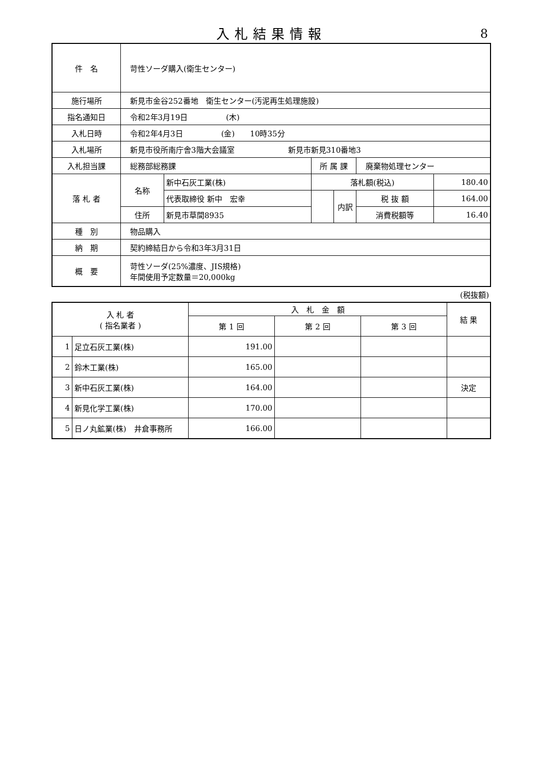入札結果情報
8
| 件 名 | 苛性ソーダ購入(衛生センター) | | | | | |
| 施行場所 | 新見市金谷252番地 衛生センター(汚泥再生処理施設) | | | | | |
| 指名通知日 | 令和2年3月19日 (木) | | | | | |
| 入札日時 | 令和2年4月3日 (金) 10時35分 | | | | | |
| 入札場所 | 新見市役所南庁舎3階大会議室 新見市新見310番地3 | | | | | |
| 入札担当課 | 総務部総務課 | | 所 属 課 | | 廃棄物処理センター | |
| 落 札 者 | 名称 | 新中石灰工業(株) | 落札額(税込) | | | 180.40 |
| | | 代表取締役 新中 宏幸 | | 内訳 | 税 抜 額 | 164.00 |
| | 住所 | 新見市草間8935 | | | 消費税額等 | 16.40 |
| 種 別 | 物品購入 | | | | | |
| 納 期 | 契約締結日から令和3年3月31日 | | | | | |
| 概 要 | 苛性ソーダ(25%濃度、JIS規格) 年間使用予定数量＝20,000kg | | | | | |
(税抜額)
| 入 札 者 ( 指名業者 ) | | 入 札 金 額 | | | 結 果 |
| | | 第 1 回 | 第 2 回 | 第 3 回 | |
| 1 | 足立石灰工業(株) | 191.00 | | | |
| 2 | 鈴木工業(株) | 165.00 | | | |
| 3 | 新中石灰工業(株) | 164.00 | | | 決定 |
| 4 | 新見化学工業(株) | 170.00 | | | |
| 5 | 日ノ丸鉱業(株) 井倉事務所 | 166.00 | | | |